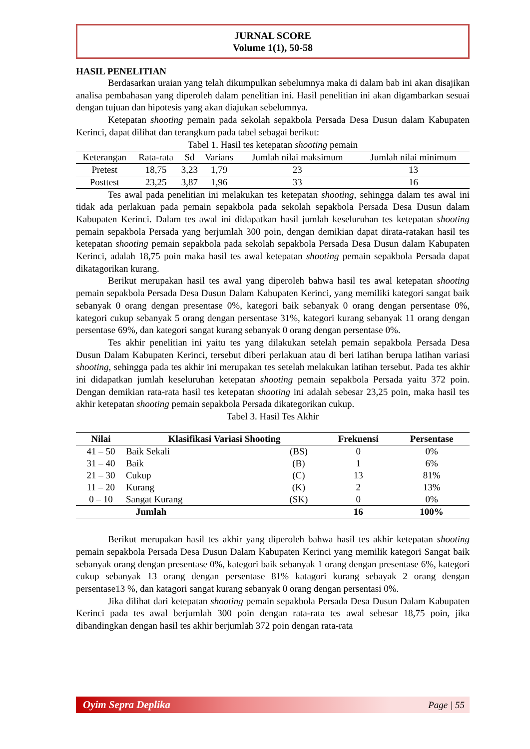JURNAL SCORE
Volume 1(1), 50-58
HASIL PENELITIAN
Berdasarkan uraian yang telah dikumpulkan sebelumnya maka di dalam bab ini akan disajikan analisa pembahasan yang diperoleh dalam penelitian ini. Hasil penelitian ini akan digambarkan sesuai dengan tujuan dan hipotesis yang akan diajukan sebelumnya.
Ketepatan shooting pemain pada sekolah sepakbola Persada Desa Dusun dalam Kabupaten Kerinci, dapat dilihat dan terangkum pada tabel sebagai berikut:
Tabel 1. Hasil tes ketepatan shooting pemain
| Keterangan | Rata-rata | Sd | Varians | Jumlah nilai maksimum | Jumlah nilai minimum |
| --- | --- | --- | --- | --- | --- |
| Pretest | 18,75 | 3,23 | 1,79 | 23 | 13 |
| Posttest | 23,25 | 3,87 | 1,96 | 33 | 16 |
Tes awal pada penelitian ini melakukan tes ketepatan shooting, sehingga dalam tes awal ini tidak ada perlakuan pada pemain sepakbola pada sekolah sepakbola Persada Desa Dusun dalam Kabupaten Kerinci. Dalam tes awal ini didapatkan hasil jumlah keseluruhan tes ketepatan shooting pemain sepakbola Persada yang berjumlah 300 poin, dengan demikian dapat dirata-ratakan hasil tes ketepatan shooting pemain sepakbola pada sekolah sepakbola Persada Desa Dusun dalam Kabupaten Kerinci, adalah 18,75 poin maka hasil tes awal ketepatan shooting pemain sepakbola Persada dapat dikatagorikan kurang.
Berikut merupakan hasil tes awal yang diperoleh bahwa hasil tes awal ketepatan shooting pemain sepakbola Persada Desa Dusun Dalam Kabupaten Kerinci, yang memiliki kategori sangat baik sebanyak 0 orang dengan presentase 0%, kategori baik sebanyak 0 orang dengan persentase 0%, kategori cukup sebanyak 5 orang dengan persentase 31%, kategori kurang sebanyak 11 orang dengan persentase 69%, dan kategori sangat kurang sebanyak 0 orang dengan persentase 0%.
Tes akhir penelitian ini yaitu tes yang dilakukan setelah pemain sepakbola Persada Desa Dusun Dalam Kabupaten Kerinci, tersebut diberi perlakuan atau di beri latihan berupa latihan variasi shooting, sehingga pada tes akhir ini merupakan tes setelah melakukan latihan tersebut. Pada tes akhir ini didapatkan jumlah keseluruhan ketepatan shooting pemain sepakbola Persada yaitu 372 poin. Dengan demikian rata-rata hasil tes ketepatan shooting ini adalah sebesar 23,25 poin, maka hasil tes akhir ketepatan shooting pemain sepakbola Persada dikategorikan cukup.
Tabel 3. Hasil Tes Akhir
| Nilai | Klasifikasi Variasi Shooting | | Frekuensi | Persentase |
| --- | --- | --- | --- | --- |
| 41 – 50 | Baik Sekali | (BS) | 0 | 0% |
| 31 – 40 | Baik | (B) | 1 | 6% |
| 21 – 30 | Cukup | (C) | 13 | 81% |
| 11 – 20 | Kurang | (K) | 2 | 13% |
| 0 – 10 | Sangat Kurang | (SK) | 0 | 0% |
| Jumlah | | | 16 | 100% |
Berikut merupakan hasil tes akhir yang diperoleh bahwa hasil tes akhir ketepatan shooting pemain sepakbola Persada Desa Dusun Dalam Kabupaten Kerinci yang memilik kategori Sangat baik sebanyak orang dengan presentase 0%, kategori baik sebanyak 1 orang dengan presentase 6%, kategori cukup sebanyak 13 orang dengan persentase 81% katagori kurang sebayak 2 orang dengan persentase13 %, dan katagori sangat kurang sebanyak 0 orang dengan persentasi 0%.
Jika dilihat dari ketepatan shooting pemain sepakbola Persada Desa Dusun Dalam Kabupaten Kerinci pada tes awal berjumlah 300 poin dengan rata-rata tes awal sebesar 18,75 poin, jika dibandingkan dengan hasil tes akhir berjumlah 372 poin dengan rata-rata
Oyim Sepra Deplika Page | 55